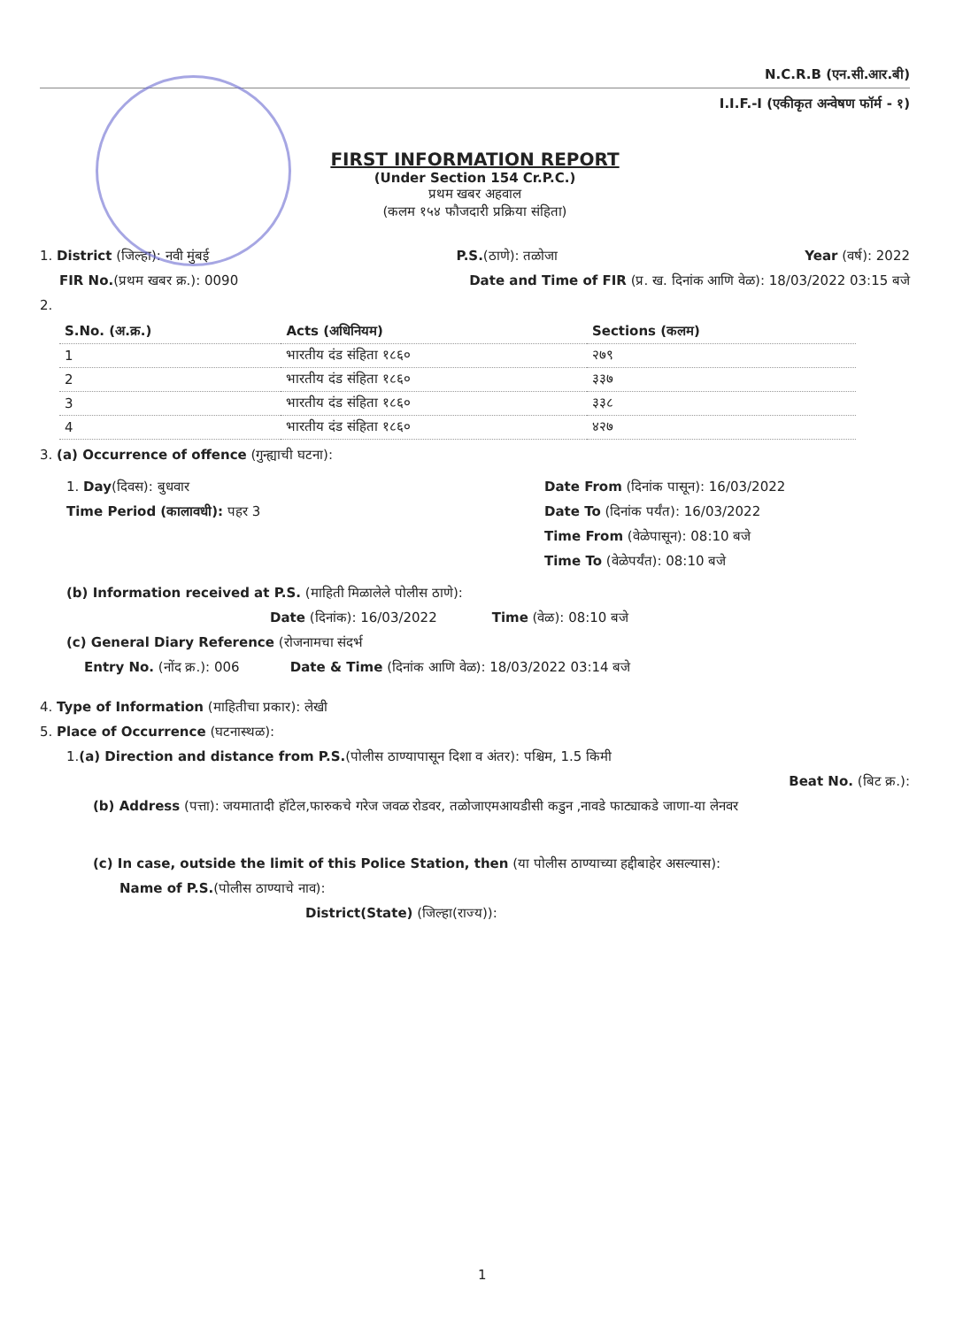N.C.R.B (एन.सी.आर.बी)
I.I.F.-I (एकीकृत अन्वेषण फॉर्म - १)
FIRST INFORMATION REPORT
(Under Section 154 Cr.P.C.)
प्रथम खबर अहवाल
(कलम १५४ फौजदारी प्रक्रिया संहिता)
1. District (जिल्हा): नवी मुंबई P.S.(ठाणे): तळोजा Year (वर्ष): 2022
FIR No.(प्रथम खबर क्र.): 0090 Date and Time of FIR (प्र. ख. दिनांक आणि वेळ): 18/03/2022 03:15 बजे
2.
| S.No. (अ.क्र.) | Acts (अधिनियम) | Sections (कलम) |
| --- | --- | --- |
| 1 | भारतीय दंड संहिता १८६० | २७९ |
| 2 | भारतीय दंड संहिता १८६० | ३३७ |
| 3 | भारतीय दंड संहिता १८६० | ३३८ |
| 4 | भारतीय दंड संहिता १८६० | ४२७ |
3. (a) Occurrence of offence (गुन्ह्याची घटना):
1. Day(दिवस): बुधवार
Time Period (कालावधी): पहर 3
Date From (दिनांक पासून): 16/03/2022
Date To (दिनांक पर्यंत): 16/03/2022
Time From (वेळेपासून): 08:10 बजे
Time To (वेळेपर्यंत): 08:10 बजे
(b) Information received at P.S. (माहिती मिळालेले पोलीस ठाणे):
Date (दिनांक): 16/03/2022 Time (वेळ): 08:10 बजे
(c) General Diary Reference (रोजनामचा संदर्भ
Entry No. (नोंद क्र.): 006 Date & Time (दिनांक आणि वेळ): 18/03/2022 03:14 बजे
4. Type of Information (माहितीचा प्रकार): लेखी
5. Place of Occurrence (घटनास्थळ):
1.(a) Direction and distance from P.S.(पोलीस ठाण्यापासून दिशा व अंतर): पश्चिम, 1.5 किमी
Beat No. (बिट क्र.):
(b) Address (पत्ता): जयमातादी हॉटेल,फारुकचे गरेज जवळ रोडवर, तळोजाएमआयडीसी कडुन ,नावडे फाट्याकडे जाणा-या लेनवर
(c) In case, outside the limit of this Police Station, then (या पोलीस ठाण्याच्या हद्दीबाहेर असल्यास):
Name of P.S.(पोलीस ठाण्याचे नाव):
District(State) (जिल्हा(राज्य)):
1